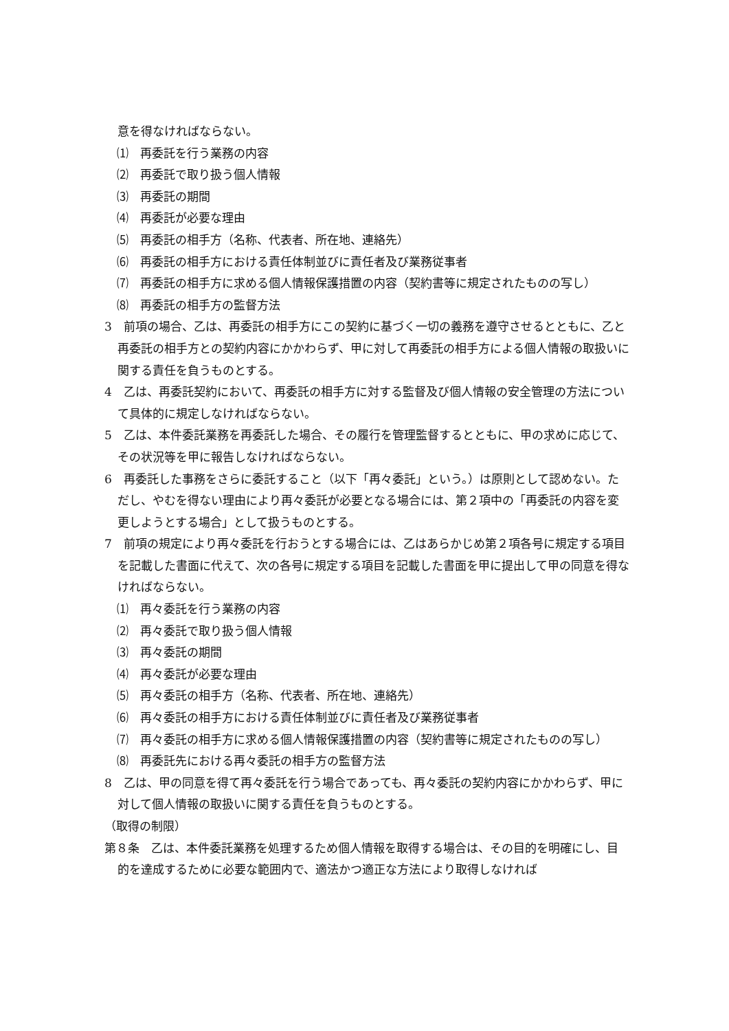意を得なければならない。
⑴　再委託を行う業務の内容
⑵　再委託で取り扱う個人情報
⑶　再委託の期間
⑷　再委託が必要な理由
⑸　再委託の相手方（名称、代表者、所在地、連絡先）
⑹　再委託の相手方における責任体制並びに責任者及び業務従事者
⑺　再委託の相手方に求める個人情報保護措置の内容（契約書等に規定されたものの写し）
⑻　再委託の相手方の監督方法
3　前項の場合、乙は、再委託の相手方にこの契約に基づく一切の義務を遵守させるとともに、乙と再委託の相手方との契約内容にかかわらず、甲に対して再委託の相手方による個人情報の取扱いに関する責任を負うものとする。
4　乙は、再委託契約において、再委託の相手方に対する監督及び個人情報の安全管理の方法について具体的に規定しなければならない。
5　乙は、本件委託業務を再委託した場合、その履行を管理監督するとともに、甲の求めに応じて、その状況等を甲に報告しなければならない。
6　再委託した事務をさらに委託すること（以下「再々委託」という。）は原則として認めない。ただし、やむを得ない理由により再々委託が必要となる場合には、第２項中の「再委託の内容を変更しようとする場合」として扱うものとする。
7　前項の規定により再々委託を行おうとする場合には、乙はあらかじめ第２項各号に規定する項目を記載した書面に代えて、次の各号に規定する項目を記載した書面を甲に提出して甲の同意を得なければならない。
⑴　再々委託を行う業務の内容
⑵　再々委託で取り扱う個人情報
⑶　再々委託の期間
⑷　再々委託が必要な理由
⑸　再々委託の相手方（名称、代表者、所在地、連絡先）
⑹　再々委託の相手方における責任体制並びに責任者及び業務従事者
⑺　再々委託の相手方に求める個人情報保護措置の内容（契約書等に規定されたものの写し）
⑻　再委託先における再々委託の相手方の監督方法
8　乙は、甲の同意を得て再々委託を行う場合であっても、再々委託の契約内容にかかわらず、甲に対して個人情報の取扱いに関する責任を負うものとする。
（取得の制限）
第８条　乙は、本件委託業務を処理するため個人情報を取得する場合は、その目的を明確にし、目的を達成するために必要な範囲内で、適法かつ適正な方法により取得しなければ